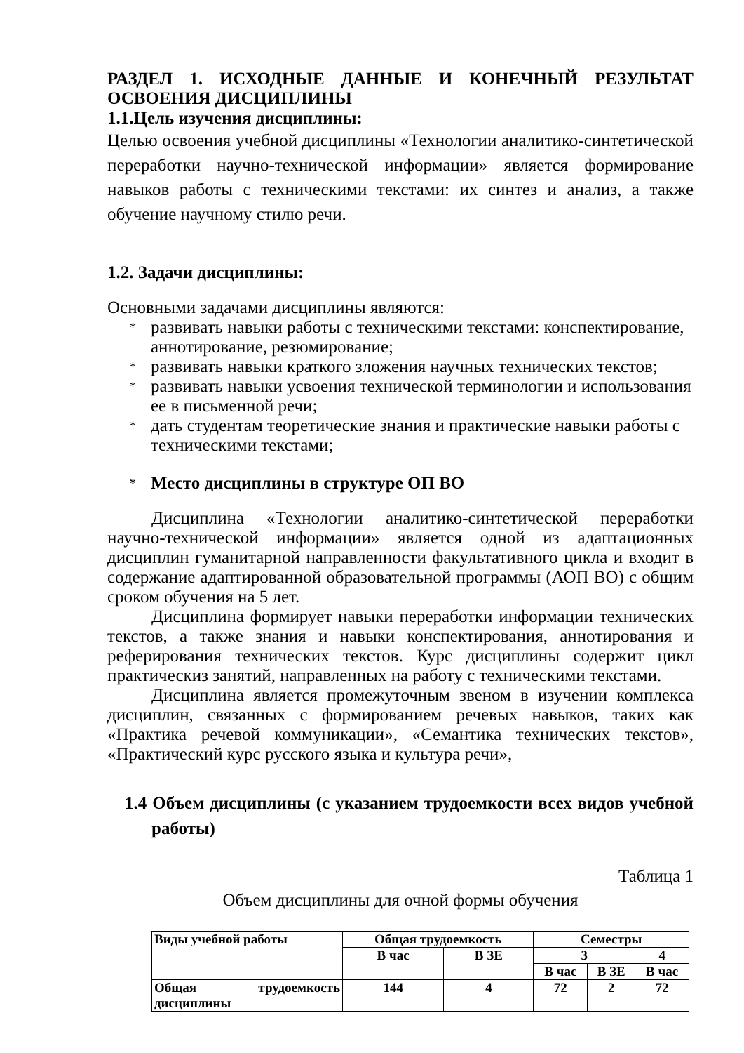РАЗДЕЛ 1. ИСХОДНЫЕ ДАННЫЕ И КОНЕЧНЫЙ РЕЗУЛЬТАТ
ОСВОЕНИЯ ДИСЦИПЛИНЫ
1.1.Цель изучения дисциплины:
Целью освоения учебной дисциплины «Технологии аналитико-синтетической переработки научно-технической информации» является формирование навыков работы с техническими текстами: их синтез и анализ, а также обучение научному стилю речи.
1.2. Задачи дисциплины:
Основными задачами дисциплины являются:
* развивать навыки работы с техническими текстами: конспектирование, аннотирование, резюмирование;
* развивать навыки краткого зложения научных технических текстов;
* развивать навыки усвоения технической терминологии и использования ее в письменной речи;
* дать студентам теоретические знания и практические навыки работы с техническими текстами;
* Место дисциплины в структуре ОП ВО
Дисциплина «Технологии аналитико-синтетической переработки научно-технической информации» является одной из адаптационных дисциплин гуманитарной направленности факультативного цикла и входит в содержание адаптированной образовательной программы (АОП ВО) с общим сроком обучения на 5 лет.
Дисциплина формирует навыки переработки информации технических текстов, а также знания и навыки конспектирования, аннотирования и реферирования технических текстов. Курс дисциплины содержит цикл практическиз занятий, направленных на работу с техническими текстами.
Дисциплина является промежуточным звеном в изучении комплекса дисциплин, связанных с формированием речевых навыков, таких как «Практика речевой коммуникации», «Семантика технических текстов», «Практический курс русского языка и культура речи»,
1.4 Объем дисциплины (с указанием трудоемкости всех видов учебной работы)
Таблица 1
Объем дисциплины для очной формы обучения
| Виды учебной работы | Общая трудоемкость | | Семестры | | |
| | В час | В ЗЕ | 3 | | 4 |
| | | | В час | В ЗЕ | В час |
| Общая трудоемкость дисциплины | 144 | 4 | 72 | 2 | 72 |